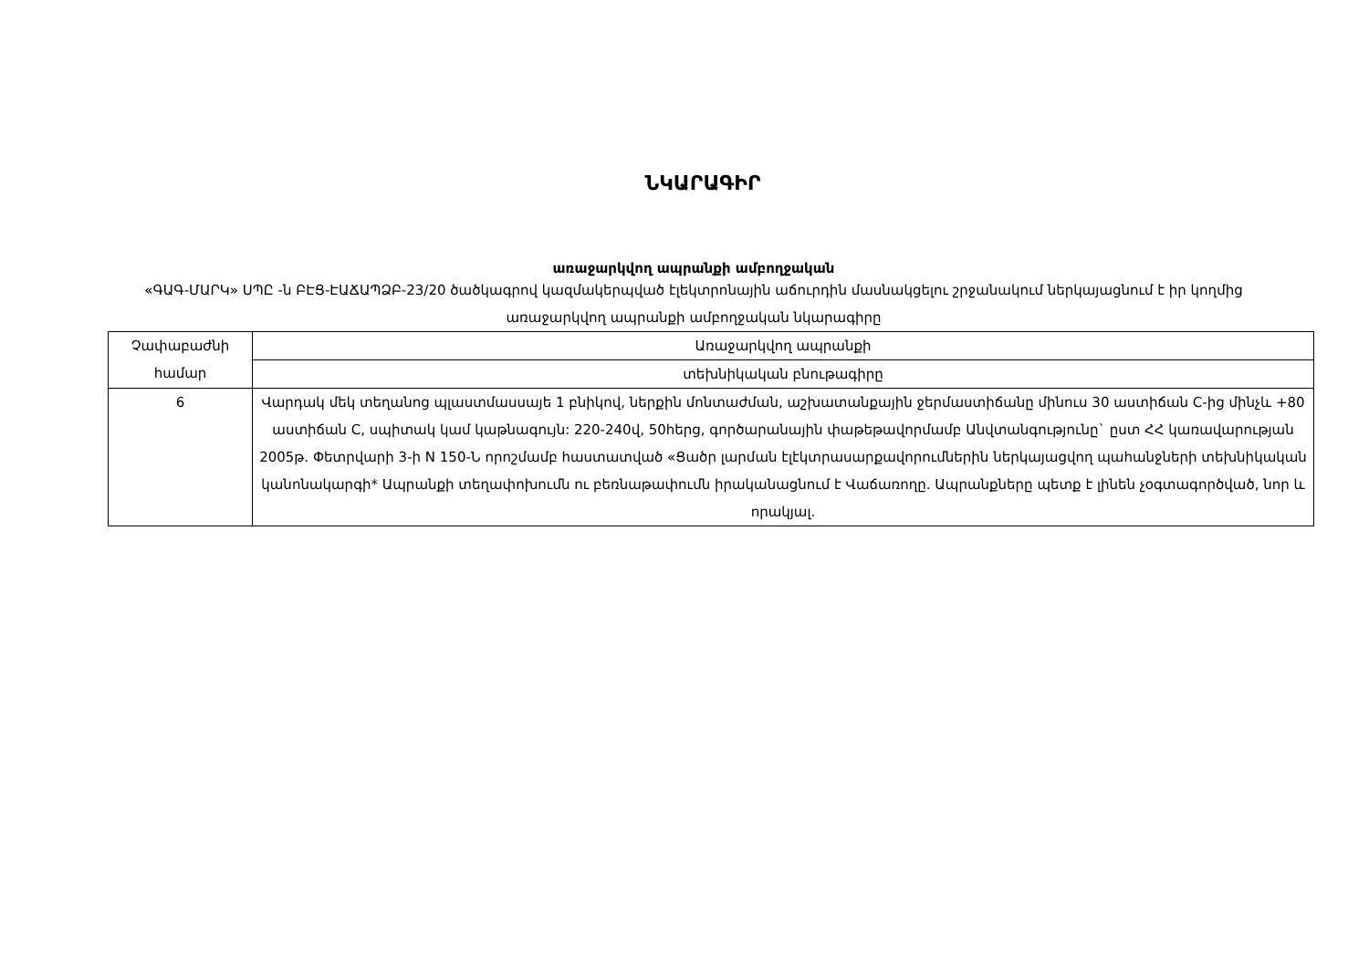ՆԿԱՐԱԳԻՐ
առաջարկվող ապրանքի ամբողջական
«ԳԱԳ-ՄԱՐԿ» ՍՊԸ -ն ԲԷՑ-ԷԱՃԱՊՁԲ-23/20 ծածկագրով կազմակերպված էլեկտրոնային աճուրդին մասնակցելու շրջանակում ներկայացնում է իր կողմից առաջարկվող ապրանքի ամբողջական նկարագիրը
| Չափաբաժնի համար | Առաջարկվող ապրանքի |
| --- | --- |
| | տեխնիկական բնութագիրը |
| 6 | Վարդակ մեկ տեղանոց պլաստմասսայե 1 բնիկով, ներքին մոնտաժման, աշխատանքային ջերմաստիճանը մինուս 30 աստիճան C-ից մինչև +80 աստիճան C, սպիտակ կամ կաթնագույն: 220-240վ, 50հերց, գործարանային փաթեթավորմամբ Անվտանգությունը` ըստ ՀՀ կառավարության 2005թ. Փետրվարի 3-ի N 150-Ն որոշմամբ հաստատված «Ցածր լարման էլէկտրասարքավորումներին ներկայացվող պահանջների տեխնիկական կանոնակարգի* Ապրանքի տեղափոխումն ու բեռնաթափումն իրականացնում է Վաճառողը. Ապրանքները պետք է լինեն չօգտագործված, նոր և որակյալ. |